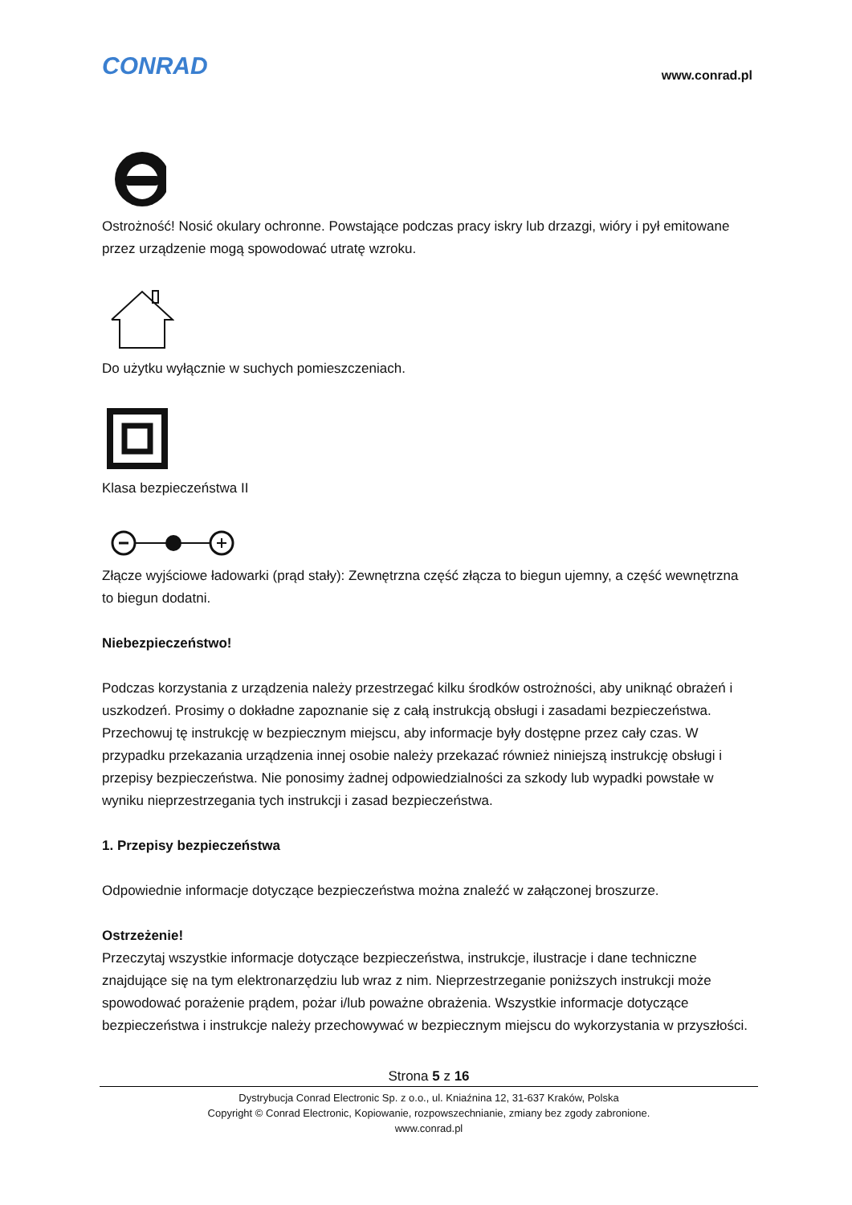CONRAD
www.conrad.pl
Ostrożność! Nosić okulary ochronne. Powstające podczas pracy iskry lub drzazgi, wióry i pył emitowane przez urządzenie mogą spowodować utratę wzroku.
Do użytku wyłącznie w suchych pomieszczeniach.
Klasa bezpieczeństwa II
Złącze wyjściowe ładowarki (prąd stały): Zewnętrzna część złącza to biegun ujemny, a część wewnętrzna to biegun dodatni.
Niebezpieczeństwo!
Podczas korzystania z urządzenia należy przestrzegać kilku środków ostrożności, aby uniknąć obrażeń i uszkodzeń. Prosimy o dokładne zapoznanie się z całą instrukcją obsługi i zasadami bezpieczeństwa. Przechowuj tę instrukcję w bezpiecznym miejscu, aby informacje były dostępne przez cały czas. W przypadku przekazania urządzenia innej osobie należy przekazać również niniejszą instrukcję obsługi i przepisy bezpieczeństwa. Nie ponosimy żadnej odpowiedzialności za szkody lub wypadki powstałe w wyniku nieprzestrzegania tych instrukcji i zasad bezpieczeństwa.
1. Przepisy bezpieczeństwa
Odpowiednie informacje dotyczące bezpieczeństwa można znaleźć w załączonej broszurze.
Ostrzeżenie!
Przeczytaj wszystkie informacje dotyczące bezpieczeństwa, instrukcje, ilustracje i dane techniczne znajdujące się na tym elektronarzędziu lub wraz z nim. Nieprzestrzeganie poniższych instrukcji może spowodować porażenie prądem, pożar i/lub poważne obrażenia. Wszystkie informacje dotyczące bezpieczeństwa i instrukcje należy przechowywać w bezpiecznym miejscu do wykorzystania w przyszłości.
Strona 5 z 16
Dystrybucja Conrad Electronic Sp. z o.o., ul. Kniaźnina 12, 31-637 Kraków, Polska
Copyright © Conrad Electronic, Kopiowanie, rozpowszechnianie, zmiany bez zgody zabronione.
www.conrad.pl